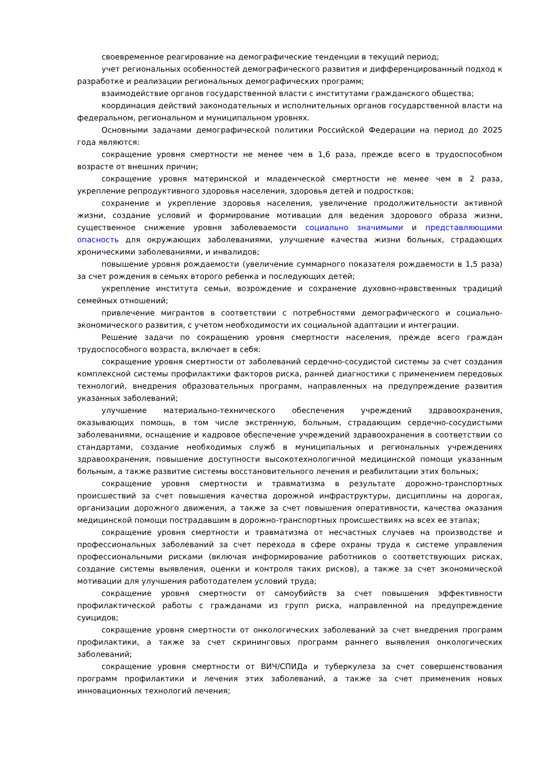своевременное реагирование на демографические тенденции в текущий период;
учет региональных особенностей демографического развития и дифференцированный подход к разработке и реализации региональных демографических программ;
взаимодействие органов государственной власти с институтами гражданского общества;
координация действий законодательных и исполнительных органов государственной власти на федеральном, региональном и муниципальном уровнях.
Основными задачами демографической политики Российской Федерации на период до 2025 года являются:
сокращение уровня смертности не менее чем в 1,6 раза, прежде всего в трудоспособном возрасте от внешних причин;
сокращение уровня материнской и младенческой смертности не менее чем в 2 раза, укрепление репродуктивного здоровья населения, здоровья детей и подростков;
сохранение и укрепление здоровья населения, увеличение продолжительности активной жизни, создание условий и формирование мотивации для ведения здорового образа жизни, существенное снижение уровня заболеваемости социально значимыми и представляющими опасность для окружающих заболеваниями, улучшение качества жизни больных, страдающих хроническими заболеваниями, и инвалидов;
повышение уровня рождаемости (увеличение суммарного показателя рождаемости в 1,5 раза) за счет рождения в семьях второго ребенка и последующих детей;
укрепление института семьи, возрождение и сохранение духовно-нравственных традиций семейных отношений;
привлечение мигрантов в соответствии с потребностями демографического и социально-экономического развития, с учетом необходимости их социальной адаптации и интеграции.
Решение задачи по сокращению уровня смертности населения, прежде всего граждан трудоспособного возраста, включает в себя:
сокращение уровня смертности от заболеваний сердечно-сосудистой системы за счет создания комплексной системы профилактики факторов риска, ранней диагностики с применением передовых технологий, внедрения образовательных программ, направленных на предупреждение развития указанных заболеваний;
улучшение материально-технического обеспечения учреждений здравоохранения, оказывающих помощь, в том числе экстренную, больным, страдающим сердечно-сосудистыми заболеваниями, оснащение и кадровое обеспечение учреждений здравоохранения в соответствии со стандартами, создание необходимых служб в муниципальных и региональных учреждениях здравоохранения, повышение доступности высокотехнологичной медицинской помощи указанным больным, а также развитие системы восстановительного лечения и реабилитации этих больных;
сокращение уровня смертности и травматизма в результате дорожно-транспортных происшествий за счет повышения качества дорожной инфраструктуры, дисциплины на дорогах, организации дорожного движения, а также за счет повышения оперативности, качества оказания медицинской помощи пострадавшим в дорожно-транспортных происшествиях на всех ее этапах;
сокращение уровня смертности и травматизма от несчастных случаев на производстве и профессиональных заболеваний за счет перехода в сфере охраны труда к системе управления профессиональными рисками (включая информирование работников о соответствующих рисках, создание системы выявления, оценки и контроля таких рисков), а также за счет экономической мотивации для улучшения работодателем условий труда;
сокращение уровня смертности от самоубийств за счет повышения эффективности профилактической работы с гражданами из групп риска, направленной на предупреждение суицидов;
сокращение уровня смертности от онкологических заболеваний за счет внедрения программ профилактики, а также за счет скрининговых программ раннего выявления онкологических заболеваний;
сокращение уровня смертности от ВИЧ/СПИДа и туберкулеза за счет совершенствования программ профилактики и лечения этих заболеваний, а также за счет применения новых инновационных технологий лечения;